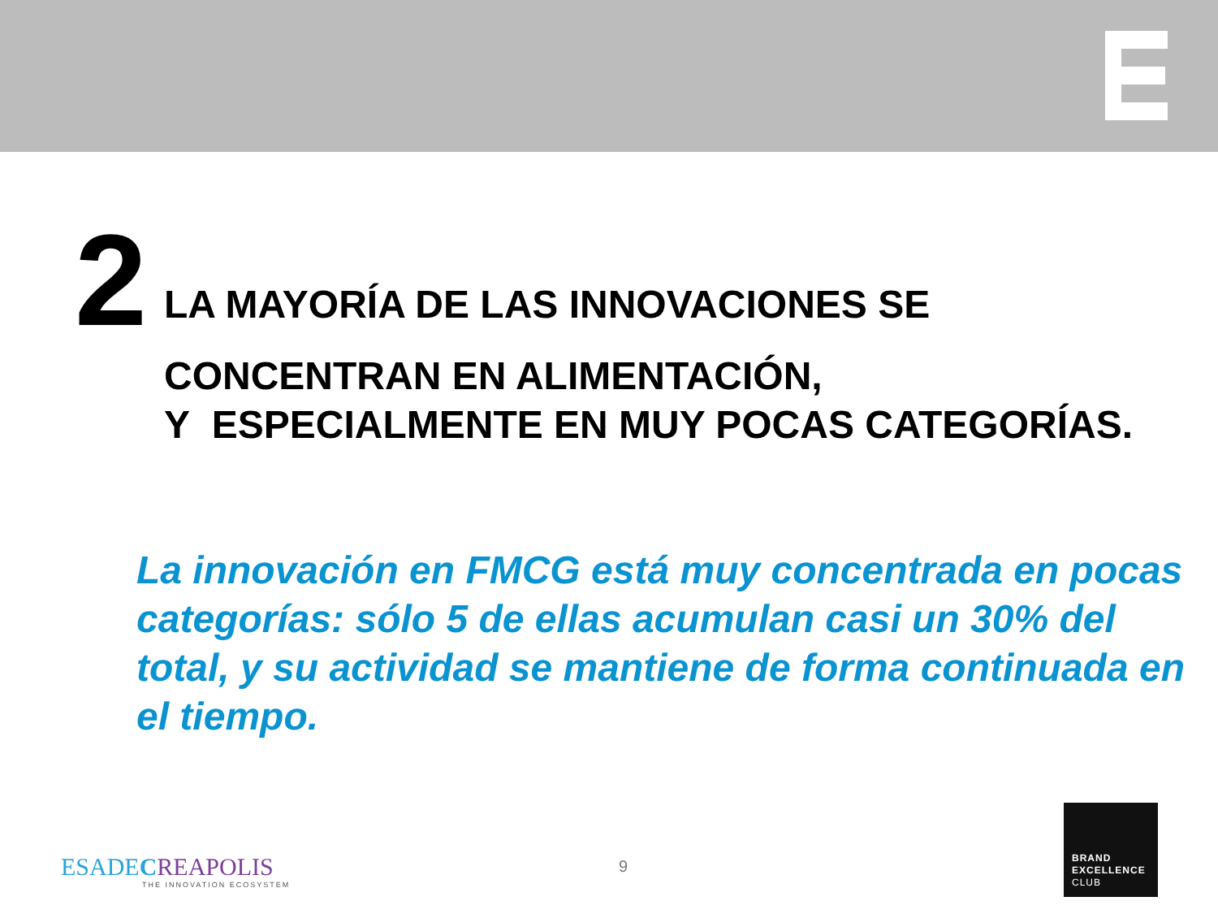2
LA MAYORÍA DE LAS INNOVACIONES SE
CONCENTRAN EN ALIMENTACIÓN,
Y ESPECIALMENTE EN MUY POCAS CATEGORÍAS.
La innovación en FMCG está muy concentrada en pocas categorías: sólo 5 de ellas acumulan casi un 30% del total, y su actividad se mantiene de forma continuada en el tiempo.
ESADECREAPOLIS
THE INNOVATION ECOSYSTEM
9
BRAND
EXCELLENCE
CLUB